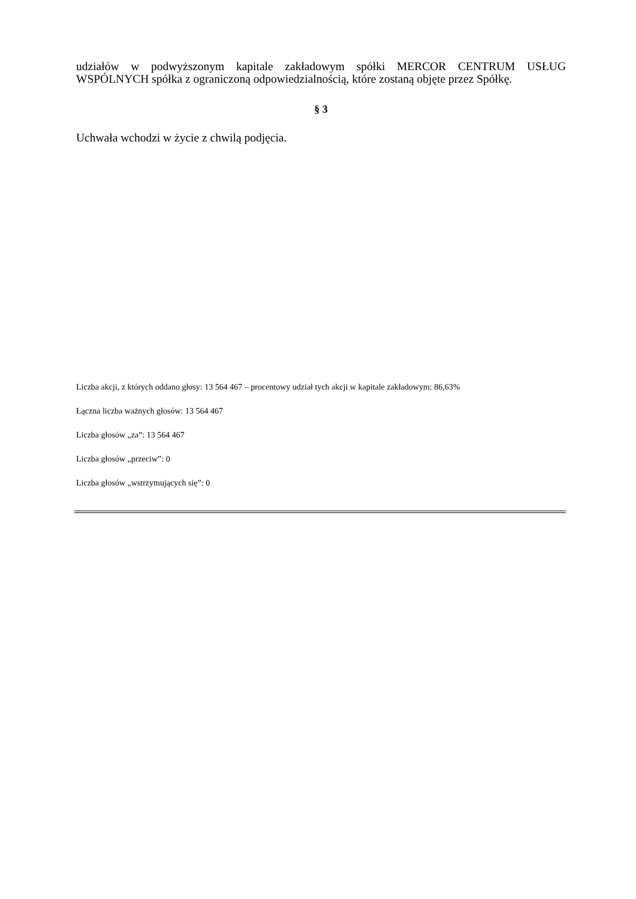udziałów w podwyższonym kapitale zakładowym spółki MERCOR CENTRUM USŁUG WSPÓLNYCH spółka z ograniczoną odpowiedzialnością, które zostaną objęte przez Spółkę.
§ 3
Uchwała wchodzi w życie z chwilą podjęcia.
Liczba akcji, z których oddano głosy: 13 564 467 – procentowy udział tych akcji w kapitale zakładowym: 86,63%
Łączna liczba ważnych głosów: 13 564 467
Liczba głosów „za”: 13 564 467
Liczba głosów „przeciw”: 0
Liczba głosów „wstrzymujących się”: 0